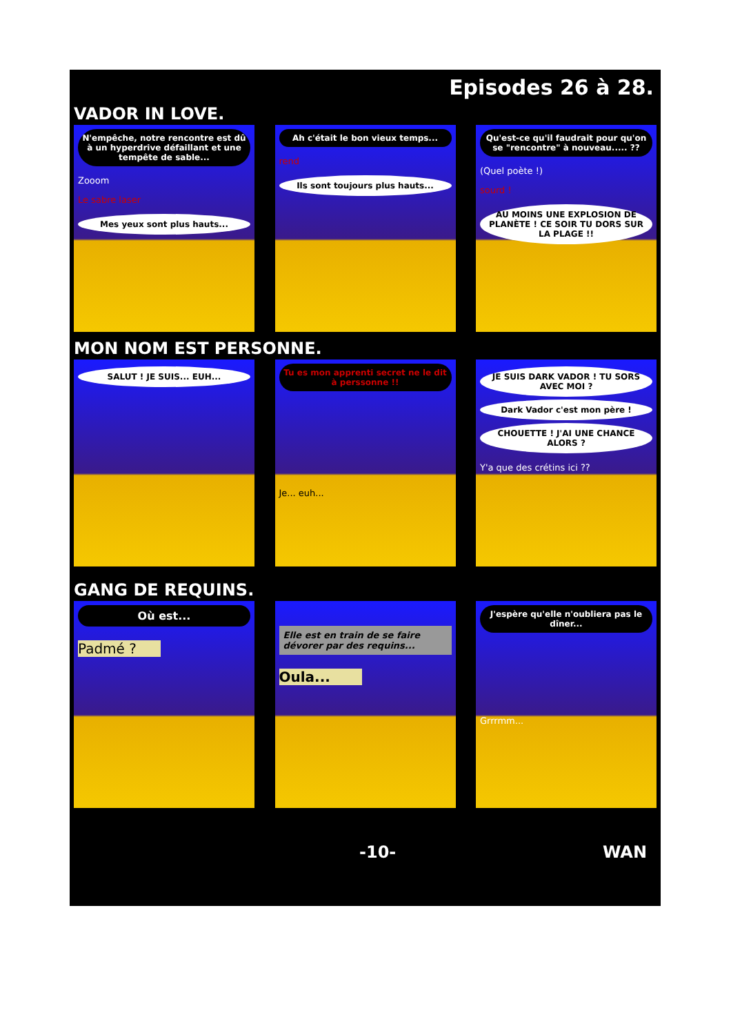Episodes 26 à 28.
VADOR IN LOVE.
N'empêche, notre rencontre est dû à un hyperdrive défaillant et une tempête de sable...
Zooom
Le sabre laser
Mes yeux sont plus hauts...
Ah c'était le bon vieux temps...
rend
Ils sont toujours plus hauts...
Qu'est-ce qu'il faudrait pour qu'on se "rencontre" à nouveau..... ??
(Quel poète !)
sourd !
AU MOINS UNE EXPLOSION DE PLANÈTE ! CE SOIR TU DORS SUR LA PLAGE !!
MON NOM EST PERSONNE.
SALUT ! JE SUIS... EUH...
Tu es mon apprenti secret ne le dit à perssonne !!
Je... euh...
JE SUIS DARK VADOR ! TU SORS AVEC MOI ?
Dark Vador c'est mon père !
CHOUETTE ! J'AI UNE CHANCE ALORS ?
Y'a que des crétins ici ??
GANG DE REQUINS.
Où est...
Padmé ?
Elle est en train de se faire dévorer par des requins...
Oula...
J'espère qu'elle n'oubliera pas le dîner...
Grrrmm...
-10- WAN